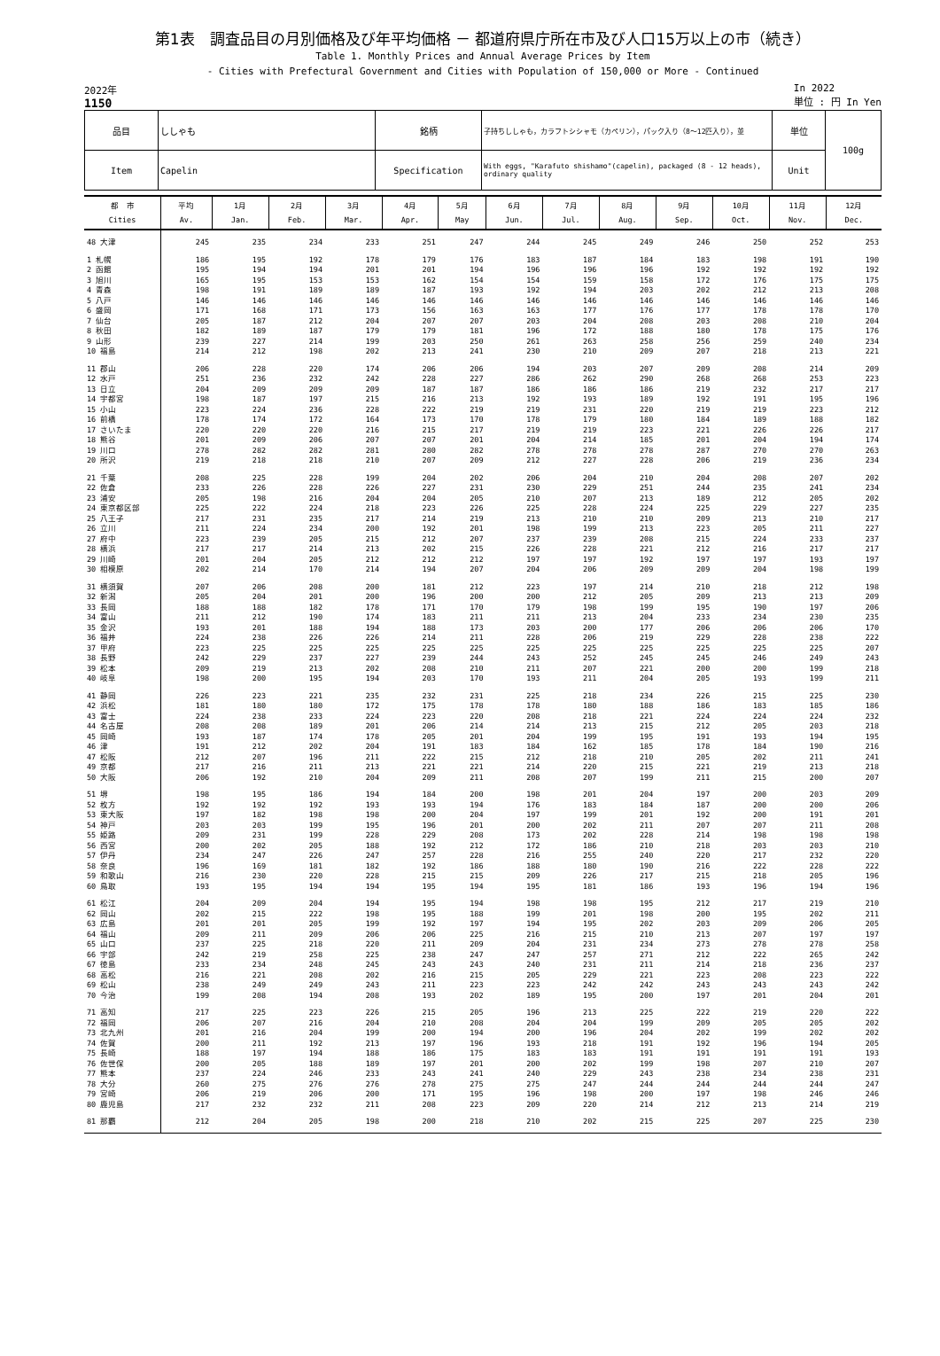第1表　調査品目の月別価格及び年平均価格 － 都道府県庁所在市及び人口15万以上の市（続き）
Table 1. Monthly Prices and Annual Average Prices by Item
- Cities with Prefectural Government and Cities with Population of 150,000 or More - Continued
2022年
1150
In 2022
単位 : 円 In Yen
| 品目 | ししゃも | 銘柄 | 子持ちししゃも，カラフトシシャモ（カペリン），パック入り（8～12匹入り），並 | 単位 | 100g |
| Item | Capelin | Specification | With eggs, "Karafuto shishamo"(capelin), packaged (8 - 12 heads), ordinary quality | Unit | |
| 都 市 Cities | 平均 Av. | 1月 Jan. | 2月 Feb. | 3月 Mar. | 4月 Apr. | 5月 May | 6月 Jun. | 7月 Jul. | 8月 Aug. | 9月 Sep. | 10月 Oct. | 11月 Nov. | 12月 Dec. |
| --- | --- | --- | --- | --- | --- | --- | --- | --- | --- | --- | --- | --- | --- |
| 48 大津 | 245 | 235 | 234 | 233 | 251 | 247 | 244 | 245 | 249 | 246 | 250 | 252 | 253 |
| 1 札幌 | 186 | 195 | 192 | 178 | 179 | 176 | 183 | 187 | 184 | 183 | 198 | 191 | 190 |
| 2 函館 | 195 | 194 | 194 | 201 | 201 | 194 | 196 | 196 | 196 | 192 | 192 | 192 | 192 |
| 3 旭川 | 165 | 195 | 153 | 153 | 162 | 154 | 154 | 159 | 158 | 172 | 176 | 175 | 175 |
| 4 青森 | 198 | 191 | 189 | 189 | 187 | 193 | 192 | 194 | 203 | 202 | 212 | 213 | 208 |
| 5 八戸 | 146 | 146 | 146 | 146 | 146 | 146 | 146 | 146 | 146 | 146 | 146 | 146 | 146 |
| 6 盛岡 | 171 | 168 | 171 | 173 | 156 | 163 | 163 | 177 | 176 | 177 | 178 | 178 | 170 |
| 7 仙台 | 205 | 187 | 212 | 204 | 207 | 207 | 203 | 204 | 208 | 203 | 208 | 210 | 204 |
| 8 秋田 | 182 | 189 | 187 | 179 | 179 | 181 | 196 | 172 | 188 | 180 | 178 | 175 | 176 |
| 9 山形 | 239 | 227 | 214 | 199 | 203 | 250 | 261 | 263 | 258 | 256 | 259 | 240 | 234 |
| 10 福島 | 214 | 212 | 198 | 202 | 213 | 241 | 230 | 210 | 209 | 207 | 218 | 213 | 221 |
| 11 郡山 | 206 | 228 | 220 | 174 | 206 | 206 | 194 | 203 | 207 | 209 | 208 | 214 | 209 |
| 12 水戸 | 251 | 236 | 232 | 242 | 228 | 227 | 286 | 262 | 290 | 268 | 268 | 253 | 223 |
| 13 日立 | 204 | 209 | 209 | 209 | 187 | 187 | 186 | 186 | 186 | 219 | 232 | 217 | 217 |
| 14 宇都宮 | 198 | 187 | 197 | 215 | 216 | 213 | 192 | 193 | 189 | 192 | 191 | 195 | 196 |
| 15 小山 | 223 | 224 | 236 | 228 | 222 | 219 | 219 | 231 | 220 | 219 | 219 | 223 | 212 |
| 16 前橋 | 178 | 174 | 172 | 164 | 173 | 170 | 178 | 179 | 180 | 184 | 189 | 188 | 182 |
| 17 さいたま | 220 | 220 | 220 | 216 | 215 | 217 | 219 | 219 | 223 | 221 | 226 | 226 | 217 |
| 18 熊谷 | 201 | 209 | 206 | 207 | 207 | 201 | 204 | 214 | 185 | 201 | 204 | 194 | 174 |
| 19 川口 | 278 | 282 | 282 | 281 | 280 | 282 | 278 | 278 | 278 | 287 | 270 | 270 | 263 |
| 20 所沢 | 219 | 218 | 218 | 210 | 207 | 209 | 212 | 227 | 228 | 206 | 219 | 236 | 234 |
| 21 千葉 | 208 | 225 | 228 | 199 | 204 | 202 | 206 | 204 | 210 | 204 | 208 | 207 | 202 |
| 22 佐倉 | 233 | 226 | 228 | 226 | 227 | 231 | 230 | 229 | 251 | 244 | 235 | 241 | 234 |
| 23 浦安 | 205 | 198 | 216 | 204 | 204 | 205 | 210 | 207 | 213 | 189 | 212 | 205 | 202 |
| 24 東京都区部 | 225 | 222 | 224 | 218 | 223 | 226 | 225 | 228 | 224 | 225 | 229 | 227 | 235 |
| 25 八王子 | 217 | 231 | 235 | 217 | 214 | 219 | 213 | 210 | 210 | 209 | 213 | 210 | 217 |
| 26 立川 | 211 | 224 | 234 | 200 | 192 | 201 | 198 | 199 | 213 | 223 | 205 | 211 | 227 |
| 27 府中 | 223 | 239 | 205 | 215 | 212 | 207 | 237 | 239 | 208 | 215 | 224 | 233 | 237 |
| 28 横浜 | 217 | 217 | 214 | 213 | 202 | 215 | 226 | 228 | 221 | 212 | 216 | 217 | 217 |
| 29 川崎 | 201 | 204 | 205 | 212 | 212 | 212 | 197 | 197 | 192 | 197 | 197 | 193 | 197 |
| 30 相模原 | 202 | 214 | 170 | 214 | 194 | 207 | 204 | 206 | 209 | 209 | 204 | 198 | 199 |
| 31 横須賀 | 207 | 206 | 208 | 200 | 181 | 212 | 223 | 197 | 214 | 210 | 218 | 212 | 198 |
| 32 新潟 | 205 | 204 | 201 | 200 | 196 | 200 | 200 | 212 | 205 | 209 | 213 | 213 | 209 |
| 33 長岡 | 188 | 188 | 182 | 178 | 171 | 170 | 179 | 198 | 199 | 195 | 190 | 197 | 206 |
| 34 富山 | 211 | 212 | 190 | 174 | 183 | 211 | 211 | 213 | 204 | 233 | 234 | 230 | 235 |
| 35 金沢 | 193 | 201 | 188 | 194 | 188 | 173 | 203 | 200 | 177 | 206 | 206 | 206 | 170 |
| 36 福井 | 224 | 238 | 226 | 226 | 214 | 211 | 228 | 206 | 219 | 229 | 228 | 238 | 222 |
| 37 甲府 | 223 | 225 | 225 | 225 | 225 | 225 | 225 | 225 | 225 | 225 | 225 | 225 | 207 |
| 38 長野 | 242 | 229 | 237 | 227 | 239 | 244 | 243 | 252 | 245 | 245 | 246 | 249 | 243 |
| 39 松本 | 209 | 219 | 213 | 202 | 208 | 210 | 211 | 207 | 221 | 200 | 200 | 199 | 218 |
| 40 岐阜 | 198 | 200 | 195 | 194 | 203 | 170 | 193 | 211 | 204 | 205 | 193 | 199 | 211 |
| 41 静岡 | 226 | 223 | 221 | 235 | 232 | 231 | 225 | 218 | 234 | 226 | 215 | 225 | 230 |
| 42 浜松 | 181 | 180 | 180 | 172 | 175 | 178 | 178 | 180 | 188 | 186 | 183 | 185 | 186 |
| 43 富士 | 224 | 238 | 233 | 224 | 223 | 220 | 208 | 218 | 221 | 224 | 224 | 224 | 232 |
| 44 名古屋 | 208 | 208 | 189 | 201 | 206 | 214 | 214 | 213 | 215 | 212 | 205 | 203 | 218 |
| 45 岡崎 | 193 | 187 | 174 | 178 | 205 | 201 | 204 | 199 | 195 | 191 | 193 | 194 | 195 |
| 46 津 | 191 | 212 | 202 | 204 | 191 | 183 | 184 | 162 | 185 | 178 | 184 | 190 | 216 |
| 47 松阪 | 212 | 207 | 196 | 211 | 222 | 215 | 212 | 218 | 210 | 205 | 202 | 211 | 241 |
| 49 京都 | 217 | 216 | 211 | 213 | 221 | 221 | 214 | 220 | 215 | 221 | 219 | 213 | 218 |
| 50 大阪 | 206 | 192 | 210 | 204 | 209 | 211 | 208 | 207 | 199 | 211 | 215 | 200 | 207 |
| 51 堺 | 198 | 195 | 186 | 194 | 184 | 200 | 198 | 201 | 204 | 197 | 200 | 203 | 209 |
| 52 枚方 | 192 | 192 | 192 | 193 | 193 | 194 | 176 | 183 | 184 | 187 | 200 | 200 | 206 |
| 53 東大阪 | 197 | 182 | 198 | 198 | 200 | 204 | 197 | 199 | 201 | 192 | 200 | 191 | 201 |
| 54 神戸 | 203 | 203 | 199 | 195 | 196 | 201 | 200 | 202 | 211 | 207 | 207 | 211 | 208 |
| 55 姫路 | 209 | 231 | 199 | 228 | 229 | 208 | 173 | 202 | 228 | 214 | 198 | 198 | 198 |
| 56 西宮 | 200 | 202 | 205 | 188 | 192 | 212 | 172 | 186 | 210 | 218 | 203 | 203 | 210 |
| 57 伊丹 | 234 | 247 | 226 | 247 | 257 | 228 | 216 | 255 | 240 | 220 | 217 | 232 | 220 |
| 58 奈良 | 196 | 169 | 181 | 182 | 192 | 186 | 188 | 180 | 190 | 216 | 222 | 228 | 222 |
| 59 和歌山 | 216 | 230 | 220 | 228 | 215 | 215 | 209 | 226 | 217 | 215 | 218 | 205 | 196 |
| 60 鳥取 | 193 | 195 | 194 | 194 | 195 | 194 | 195 | 181 | 186 | 193 | 196 | 194 | 196 |
| 61 松江 | 204 | 209 | 204 | 194 | 195 | 194 | 198 | 198 | 195 | 212 | 217 | 219 | 210 |
| 62 岡山 | 202 | 215 | 222 | 198 | 195 | 188 | 199 | 201 | 198 | 200 | 195 | 202 | 211 |
| 63 広島 | 201 | 201 | 205 | 199 | 192 | 197 | 194 | 195 | 202 | 203 | 209 | 206 | 205 |
| 64 福山 | 209 | 211 | 209 | 206 | 206 | 225 | 216 | 215 | 210 | 213 | 207 | 197 | 197 |
| 65 山口 | 237 | 225 | 218 | 220 | 211 | 209 | 204 | 231 | 234 | 273 | 278 | 278 | 258 |
| 66 宇部 | 242 | 219 | 258 | 225 | 238 | 247 | 247 | 257 | 271 | 212 | 222 | 265 | 242 |
| 67 徳島 | 233 | 234 | 248 | 245 | 243 | 243 | 240 | 231 | 211 | 214 | 218 | 236 | 237 |
| 68 高松 | 216 | 221 | 208 | 202 | 216 | 215 | 205 | 229 | 221 | 223 | 208 | 223 | 222 |
| 69 松山 | 238 | 249 | 249 | 243 | 211 | 223 | 223 | 242 | 242 | 243 | 243 | 243 | 242 |
| 70 今治 | 199 | 208 | 194 | 208 | 193 | 202 | 189 | 195 | 200 | 197 | 201 | 204 | 201 |
| 71 高知 | 217 | 225 | 223 | 226 | 215 | 205 | 196 | 213 | 225 | 222 | 219 | 220 | 222 |
| 72 福岡 | 206 | 207 | 216 | 204 | 210 | 208 | 204 | 204 | 199 | 209 | 205 | 205 | 202 |
| 73 北九州 | 201 | 216 | 204 | 199 | 200 | 194 | 200 | 196 | 204 | 202 | 199 | 202 | 202 |
| 74 佐賀 | 200 | 211 | 192 | 213 | 197 | 196 | 193 | 218 | 191 | 192 | 196 | 194 | 205 |
| 75 長崎 | 188 | 197 | 194 | 188 | 186 | 175 | 183 | 183 | 191 | 191 | 191 | 191 | 193 |
| 76 佐世保 | 200 | 205 | 188 | 189 | 197 | 201 | 200 | 202 | 199 | 198 | 207 | 210 | 207 |
| 77 熊本 | 237 | 224 | 246 | 233 | 243 | 241 | 240 | 229 | 243 | 238 | 234 | 238 | 231 |
| 78 大分 | 260 | 275 | 276 | 276 | 278 | 275 | 275 | 247 | 244 | 244 | 244 | 244 | 247 |
| 79 宮崎 | 206 | 219 | 206 | 200 | 171 | 195 | 196 | 198 | 200 | 197 | 198 | 246 | 246 |
| 80 鹿児島 | 217 | 232 | 232 | 211 | 208 | 223 | 209 | 220 | 214 | 212 | 213 | 214 | 219 |
| 81 那覇 | 212 | 204 | 205 | 198 | 200 | 218 | 210 | 202 | 215 | 225 | 207 | 225 | 230 |